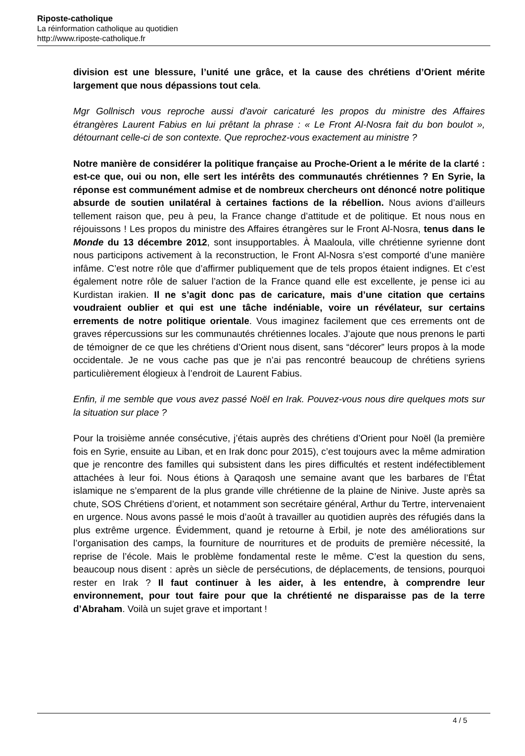Riposte-catholique
La réinformation catholique au quotidien
http://www.riposte-catholique.fr
division est une blessure, l’unité une grâce, et la cause des chrétiens d’Orient mérite largement que nous dépassions tout cela.
Mgr Gollnisch vous reproche aussi d'avoir caricaturé les propos du ministre des Affaires étrangères Laurent Fabius en lui prêtant la phrase : « Le Front Al-Nosra fait du bon boulot », détournant celle-ci de son contexte. Que reprochez-vous exactement au ministre ?
Notre manière de considérer la politique française au Proche-Orient a le mérite de la clarté : est-ce que, oui ou non, elle sert les intérêts des communautés chrétiennes ? En Syrie, la réponse est communément admise et de nombreux chercheurs ont dénoncé notre politique absurde de soutien unilatéral à certaines factions de la rébellion. Nous avions d’ailleurs tellement raison que, peu à peu, la France change d’attitude et de politique. Et nous nous en réjouissons ! Les propos du ministre des Affaires étrangères sur le Front Al-Nosra, tenus dans le Monde du 13 décembre 2012, sont insupportables. À Maaloula, ville chrétienne syrienne dont nous participons activement à la reconstruction, le Front Al-Nosra s’est comporté d’une manière infâme. C’est notre rôle que d’affirmer publiquement que de tels propos étaient indignes. Et c’est également notre rôle de saluer l’action de la France quand elle est excellente, je pense ici au Kurdistan irakien. Il ne s’agit donc pas de caricature, mais d’une citation que certains voudraient oublier et qui est une tâche indéniable, voire un révélateur, sur certains errements de notre politique orientale. Vous imaginez facilement que ces errements ont de graves répercussions sur les communautés chrétiennes locales. J’ajoute que nous prenons le parti de témoigner de ce que les chrétiens d’Orient nous disent, sans “décorer” leurs propos à la mode occidentale. Je ne vous cache pas que je n’ai pas rencontré beaucoup de chrétiens syriens particulièrement élogieux à l’endroit de Laurent Fabius.
Enfin, il me semble que vous avez passé Noël en Irak. Pouvez-vous nous dire quelques mots sur la situation sur place ?
Pour la troisième année consécutive, j’étais auprès des chrétiens d’Orient pour Noël (la première fois en Syrie, ensuite au Liban, et en Irak donc pour 2015), c’est toujours avec la même admiration que je rencontre des familles qui subsistent dans les pires difficultés et restent indéfectiblement attachées à leur foi. Nous étions à Qaraqosh une semaine avant que les barbares de l’État islamique ne s’emparent de la plus grande ville chrétienne de la plaine de Ninive. Juste après sa chute, SOS Chrétiens d’orient, et notamment son secrétaire général, Arthur du Tertre, intervenaient en urgence. Nous avons passé le mois d’août à travailler au quotidien auprès des réfugiés dans la plus extrême urgence. Évidemment, quand je retourne à Erbil, je note des améliorations sur l’organisation des camps, la fourniture de nourritures et de produits de première nécessité, la reprise de l’école. Mais le problème fondamental reste le même. C’est la question du sens, beaucoup nous disent : après un siècle de persécutions, de déplacements, de tensions, pourquoi rester en Irak ? Il faut continuer à les aider, à les entendre, à comprendre leur environnement, pour tout faire pour que la chrétienté ne disparaisse pas de la terre d’Abraham. Voilà un sujet grave et important !
4 / 5